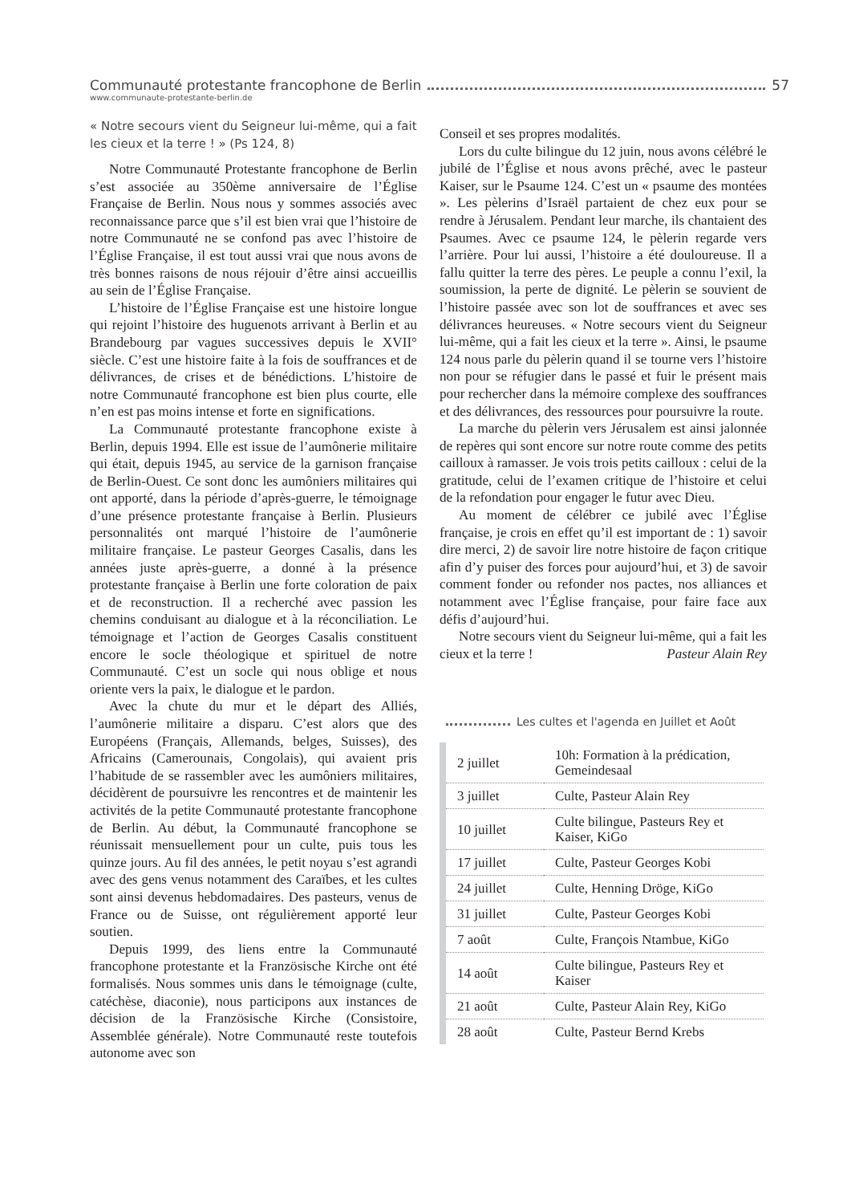Communauté protestante francophone de Berlin 57
www.communaute-protestante-berlin.de
« Notre secours vient du Seigneur lui-même, qui a fait les cieux et la terre ! » (Ps 124, 8)
Notre Communauté Protestante francophone de Berlin s’est associée au 350ème anniversaire de l’Église Française de Berlin. Nous nous y sommes associés avec reconnaissance parce que s’il est bien vrai que l’histoire de notre Communauté ne se confond pas avec l’histoire de l’Église Française, il est tout aussi vrai que nous avons de très bonnes raisons de nous réjouir d’être ainsi accueillis au sein de l’Église Française.
L’histoire de l’Église Française est une histoire longue qui rejoint l’histoire des huguenots arrivant à Berlin et au Brandebourg par vagues successives depuis le XVII° siècle. C’est une histoire faite à la fois de souffrances et de délivrances, de crises et de bénédictions. L’histoire de notre Communauté francophone est bien plus courte, elle n’en est pas moins intense et forte en significations.
La Communauté protestante francophone existe à Berlin, depuis 1994. Elle est issue de l’aumônerie militaire qui était, depuis 1945, au service de la garnison française de Berlin-Ouest. Ce sont donc les aumôniers militaires qui ont apporté, dans la période d’après-guerre, le témoignage d’une présence protestante française à Berlin. Plusieurs personnalités ont marqué l’histoire de l’aumônerie militaire française. Le pasteur Georges Casalis, dans les années juste après-guerre, a donné à la présence protestante française à Berlin une forte coloration de paix et de reconstruction. Il a recherché avec passion les chemins conduisant au dialogue et à la réconciliation. Le témoignage et l’action de Georges Casalis constituent encore le socle théologique et spirituel de notre Communauté. C’est un socle qui nous oblige et nous oriente vers la paix, le dialogue et le pardon.
Avec la chute du mur et le départ des Alliés, l’aumônerie militaire a disparu. C’est alors que des Européens (Français, Allemands, belges, Suisses), des Africains (Camerounais, Congolais), qui avaient pris l’habitude de se rassembler avec les aumôniers militaires, décidèrent de poursuivre les rencontres et de maintenir les activités de la petite Communauté protestante francophone de Berlin. Au début, la Communauté francophone se réunissait mensuellement pour un culte, puis tous les quinze jours. Au fil des années, le petit noyau s’est agrandi avec des gens venus notamment des Caraïbes, et les cultes sont ainsi devenus hebdomadaires. Des pasteurs, venus de France ou de Suisse, ont régulièrement apporté leur soutien.
Depuis 1999, des liens entre la Communauté francophone protestante et la Französische Kirche ont été formalisés. Nous sommes unis dans le témoignage (culte, catéchèse, diaconie), nous participons aux instances de décision de la Französische Kirche (Consistoire, Assemblée générale). Notre Communauté reste toutefois autonome avec son
Conseil et ses propres modalités.
Lors du culte bilingue du 12 juin, nous avons célébré le jubilé de l’Église et nous avons prêché, avec le pasteur Kaiser, sur le Psaume 124. C’est un « psaume des montées ». Les pèlerins d’Israël partaient de chez eux pour se rendre à Jérusalem. Pendant leur marche, ils chantaient des Psaumes. Avec ce psaume 124, le pèlerin regarde vers l’arrière. Pour lui aussi, l’histoire a été douloureuse. Il a fallu quitter la terre des pères. Le peuple a connu l’exil, la soumission, la perte de dignité. Le pèlerin se souvient de l’histoire passée avec son lot de souffrances et avec ses délivrances heureuses. « Notre secours vient du Seigneur lui-même, qui a fait les cieux et la terre ». Ainsi, le psaume 124 nous parle du pèlerin quand il se tourne vers l’histoire non pour se réfugier dans le passé et fuir le présent mais pour rechercher dans la mémoire complexe des souffrances et des délivrances, des ressources pour poursuivre la route.
La marche du pèlerin vers Jérusalem est ainsi jalonnée de repères qui sont encore sur notre route comme des petits cailloux à ramasser. Je vois trois petits cailloux : celui de la gratitude, celui de l’examen critique de l’histoire et celui de la refondation pour engager le futur avec Dieu.
Au moment de célébrer ce jubilé avec l’Église française, je crois en effet qu’il est important de : 1) savoir dire merci, 2) de savoir lire notre histoire de façon critique afin d’y puiser des forces pour aujourd’hui, et 3) de savoir comment fonder ou refonder nos pactes, nos alliances et notamment avec l’Église française, pour faire face aux défis d’aujourd’hui.
Notre secours vient du Seigneur lui-même, qui a fait les cieux et la terre ! Pasteur Alain Rey
Les cultes et l'agenda en Juillet et Août
| 2 juillet | 10h: Formation à la prédication, Gemeindesaal |
| 3 juillet | Culte, Pasteur Alain Rey |
| 10 juillet | Culte bilingue, Pasteurs Rey et Kaiser, KiGo |
| 17 juillet | Culte, Pasteur Georges Kobi |
| 24 juillet | Culte, Henning Dröge, KiGo |
| 31 juillet | Culte, Pasteur Georges Kobi |
| 7 août | Culte, François Ntambue, KiGo |
| 14 août | Culte bilingue, Pasteurs Rey et Kaiser |
| 21 août | Culte, Pasteur Alain Rey, KiGo |
| 28 août | Culte, Pasteur Bernd Krebs |